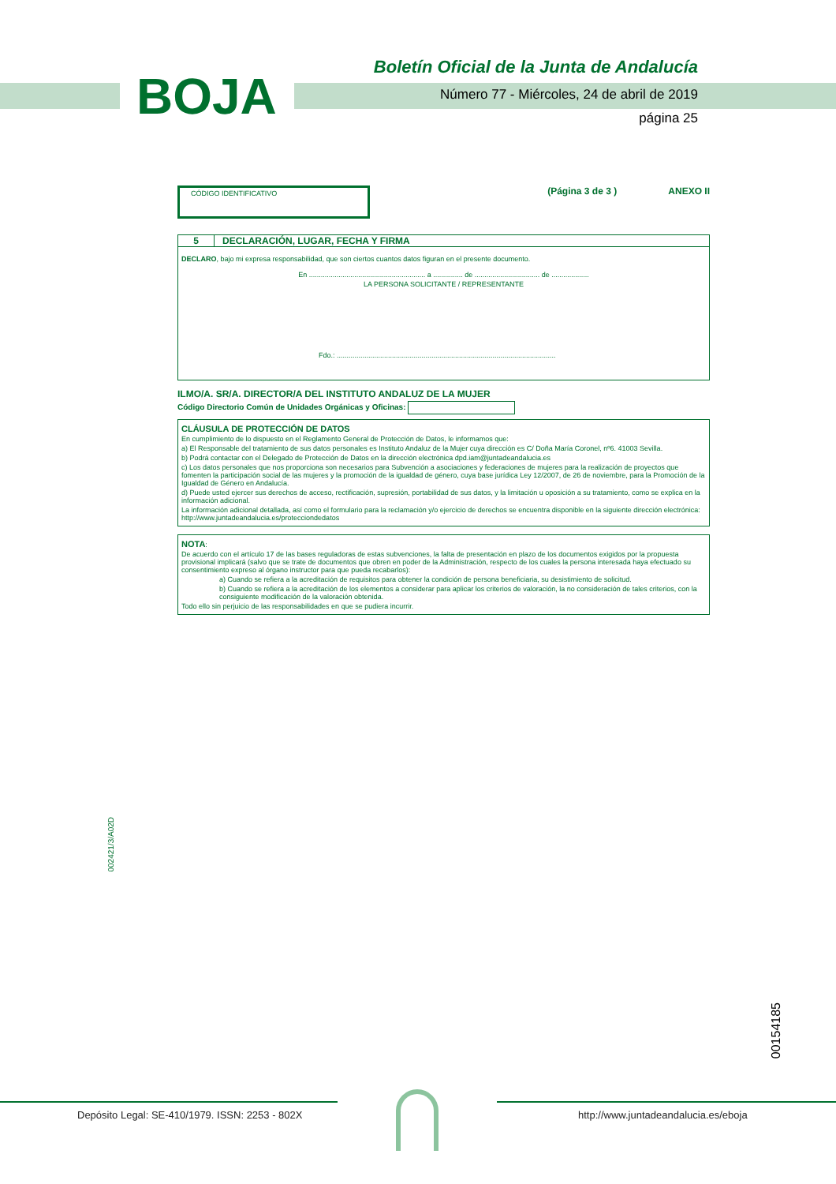BOJA
Boletín Oficial de la Junta de Andalucía
Número 77 - Miércoles, 24 de abril de 2019
página 25
CÓDIGO IDENTIFICATIVO
(Página 3 de 3 ) ANEXO II
5 DECLARACIÓN, LUGAR, FECHA Y FIRMA
DECLARO, bajo mi expresa responsabilidad, que son ciertos cuantos datos figuran en el presente documento.
En ........................................................... a ............... de ................................. de ...................
LA PERSONA SOLICITANTE / REPRESENTANTE
Fdo.: ...............................................................................................................
ILMO/A. SR/A. DIRECTOR/A DEL INSTITUTO ANDALUZ DE LA MUJER
Código Directorio Común de Unidades Orgánicas y Oficinas:
CLÁUSULA DE PROTECCIÓN DE DATOS
En cumplimiento de lo dispuesto en el Reglamento General de Protección de Datos, le informamos que:
a) El Responsable del tratamiento de sus datos personales es Instituto Andaluz de la Mujer cuya dirección es C/ Doña María Coronel, nº6. 41003 Sevilla.
b) Podrá contactar con el Delegado de Protección de Datos en la dirección electrónica dpd.iam@juntadeandalucia.es
c) Los datos personales que nos proporciona son necesarios para Subvención a asociaciones y federaciones de mujeres para la realización de proyectos que fomenten la participación social de las mujeres y la promoción de la igualdad de género, cuya base jurídica Ley 12/2007, de 26 de noviembre, para la Promoción de la Igualdad de Género en Andalucía.
d) Puede usted ejercer sus derechos de acceso, rectificación, supresión, portabilidad de sus datos, y la limitación u oposición a su tratamiento, como se explica en la información adicional.
La información adicional detallada, así como el formulario para la reclamación y/o ejercicio de derechos se encuentra disponible en la siguiente dirección electrónica: http://www.juntadeandalucia.es/protecciondedatos
NOTA:
De acuerdo con el artículo 17 de las bases reguladoras de estas subvenciones, la falta de presentación en plazo de los documentos exigidos por la propuesta provisional implicará (salvo que se trate de documentos que obren en poder de la Administración, respecto de los cuales la persona interesada haya efectuado su consentimiento expreso al órgano instructor para que pueda recabarlos):
a) Cuando se refiera a la acreditación de requisitos para obtener la condición de persona beneficiaria, su desistimiento de solicitud.
b) Cuando se refiera a la acreditación de los elementos a considerar para aplicar los criterios de valoración, la no consideración de tales criterios, con la consiguiente modificación de la valoración obtenida.
Todo ello sin perjuicio de las responsabilidades en que se pudiera incurrir.
002421/3/A02D
00154185
Depósito Legal: SE-410/1979. ISSN: 2253 - 802X
http://www.juntadeandalucia.es/eboja